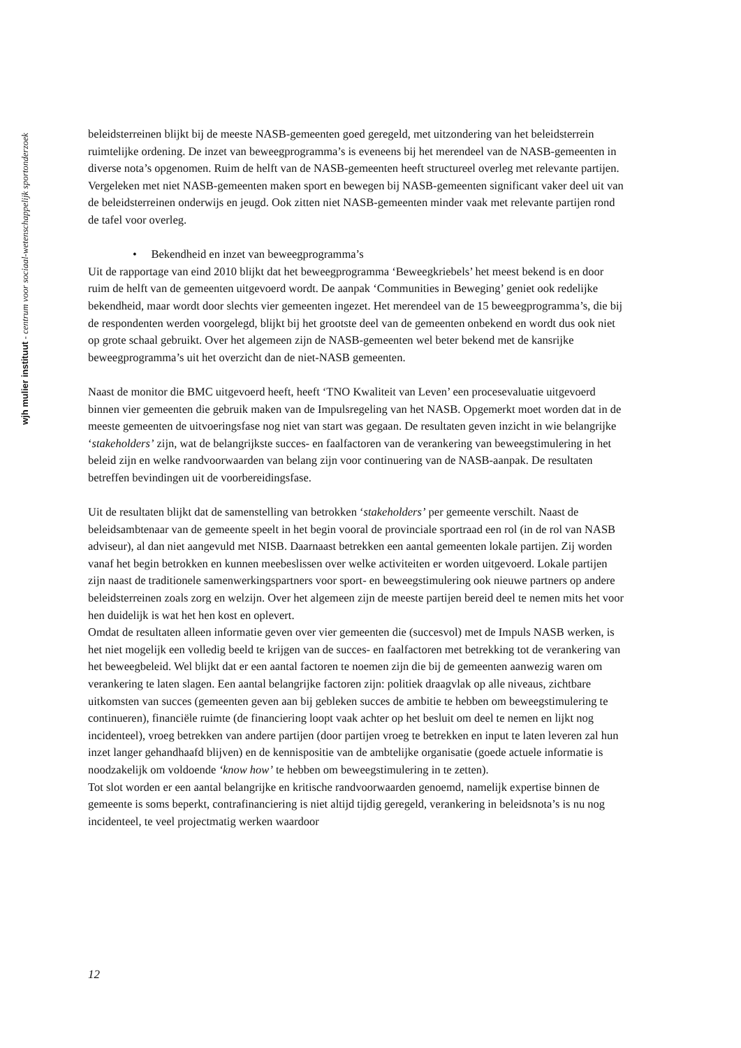wjh mulier instituut - centrum voor sociaal-wetenschappelijk sportonderzoek
beleidsterreinen blijkt bij de meeste NASB-gemeenten goed geregeld, met uitzondering van het beleidsterrein ruimtelijke ordening. De inzet van beweegprogramma’s is eveneens bij het merendeel van de NASB-gemeenten in diverse nota’s opgenomen. Ruim de helft van de NASB-gemeenten heeft structureel overleg met relevante partijen.
Vergeleken met niet NASB-gemeenten maken sport en bewegen bij NASB-gemeenten significant vaker deel uit van de beleidsterreinen onderwijs en jeugd. Ook zitten niet NASB-gemeenten minder vaak met relevante partijen rond de tafel voor overleg.
• Bekendheid en inzet van beweegprogramma’s
Uit de rapportage van eind 2010 blijkt dat het beweegprogramma ‘Beweegkriebels’ het meest bekend is en door ruim de helft van de gemeenten uitgevoerd wordt. De aanpak ‘Communities in Beweging’ geniet ook redelijke bekendheid, maar wordt door slechts vier gemeenten ingezet. Het merendeel van de 15 beweegprogramma’s, die bij de respondenten werden voorgelegd, blijkt bij het grootste deel van de gemeenten onbekend en wordt dus ook niet op grote schaal gebruikt. Over het algemeen zijn de NASB-gemeenten wel beter bekend met de kansrijke beweegprogramma’s uit het overzicht dan de niet-NASB gemeenten.
Naast de monitor die BMC uitgevoerd heeft, heeft ‘TNO Kwaliteit van Leven’ een procesevaluatie uitgevoerd binnen vier gemeenten die gebruik maken van de Impulsregeling van het NASB. Opgemerkt moet worden dat in de meeste gemeenten de uitvoeringsfase nog niet van start was gegaan. De resultaten geven inzicht in wie belangrijke ‘stakeholders’ zijn, wat de belangrijkste succes- en faalfactoren van de verankering van beweegstimulering in het beleid zijn en welke randvoorwaarden van belang zijn voor continuering van de NASB-aanpak. De resultaten betreffen bevindingen uit de voorbereidingsfase.
Uit de resultaten blijkt dat de samenstelling van betrokken ‘stakeholders’ per gemeente verschilt. Naast de beleidsambtenaar van de gemeente speelt in het begin vooral de provinciale sportraad een rol (in de rol van NASB adviseur), al dan niet aangevuld met NISB. Daarnaast betrekken een aantal gemeenten lokale partijen. Zij worden vanaf het begin betrokken en kunnen meebeslissen over welke activiteiten er worden uitgevoerd. Lokale partijen zijn naast de traditionele samenwerkingspartners voor sport- en beweegstimulering ook nieuwe partners op andere beleidsterreinen zoals zorg en welzijn. Over het algemeen zijn de meeste partijen bereid deel te nemen mits het voor hen duidelijk is wat het hen kost en oplevert.
Omdat de resultaten alleen informatie geven over vier gemeenten die (succesvol) met de Impuls NASB werken, is het niet mogelijk een volledig beeld te krijgen van de succes- en faalfactoren met betrekking tot de verankering van het beweegbeleid. Wel blijkt dat er een aantal factoren te noemen zijn die bij de gemeenten aanwezig waren om verankering te laten slagen. Een aantal belangrijke factoren zijn: politiek draagvlak op alle niveaus, zichtbare uitkomsten van succes (gemeenten geven aan bij gebleken succes de ambitie te hebben om beweegstimulering te continueren), financiële ruimte (de financiering loopt vaak achter op het besluit om deel te nemen en lijkt nog incidenteel), vroeg betrekken van andere partijen (door partijen vroeg te betrekken en input te laten leveren zal hun inzet langer gehandhaafd blijven) en de kennispositie van de ambtelijke organisatie (goede actuele informatie is noodzakelijk om voldoende ‘know how’ te hebben om beweegstimulering in te zetten).
Tot slot worden er een aantal belangrijke en kritische randvoorwaarden genoemd, namelijk expertise binnen de gemeente is soms beperkt, contrafinanciering is niet altijd tijdig geregeld, verankering in beleidsnota’s is nu nog incidenteel, te veel projectmatig werken waardoor
12